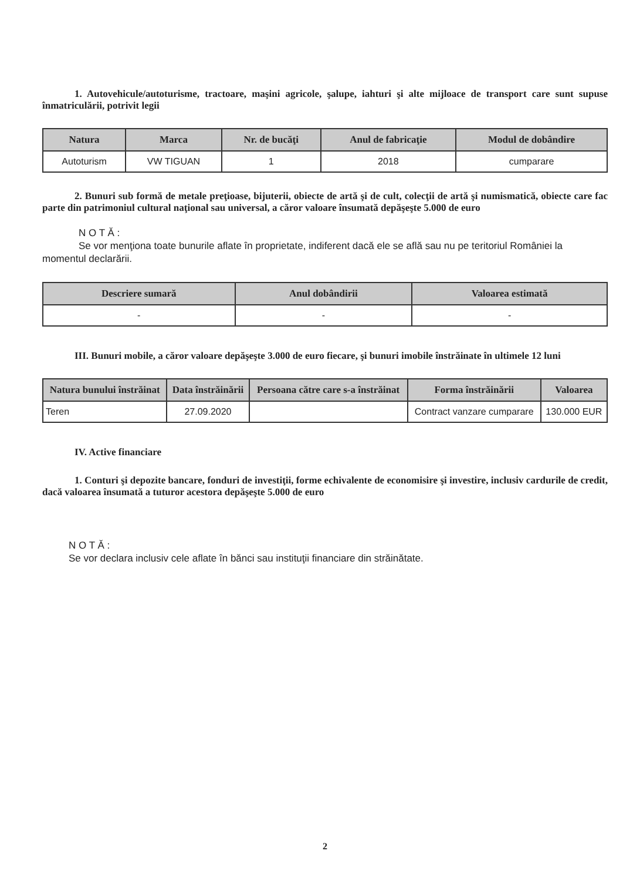1. Autovehicule/autoturisme, tractoare, maşini agricole, şalupe, iahturi şi alte mijloace de transport care sunt supuse înmatriculării, potrivit legii
| Natura | Marca | Nr. de bucăţi | Anul de fabricaţie | Modul de dobândire |
| --- | --- | --- | --- | --- |
| Autoturism | VW TIGUAN | 1 | 2018 | cumparare |
2. Bunuri sub formă de metale preţioase, bijuterii, obiecte de artă şi de cult, colecţii de artă şi numismatică, obiecte care fac parte din patrimoniul cultural naţional sau universal, a căror valoare însumată depăşeşte 5.000 de euro
N O T Ă :
Se vor menţiona toate bunurile aflate în proprietate, indiferent dacă ele se află sau nu pe teritoriul României la momentul declarării.
| Descriere sumară | Anul dobândirii | Valoarea estimată |
| --- | --- | --- |
| - | - | - |
III. Bunuri mobile, a căror valoare depăşeşte 3.000 de euro fiecare, şi bunuri imobile înstrăinate în ultimele 12 luni
| Natura bunului înstrăinat | Data înstrăinării | Persoana către care s-a înstrăinat | Forma înstrăinării | Valoarea |
| --- | --- | --- | --- | --- |
| Teren | 27.09.2020 | | Contract vanzare cumparare | 130.000 EUR |
IV. Active financiare
1. Conturi şi depozite bancare, fonduri de investiţii, forme echivalente de economisire şi investire, inclusiv cardurile de credit, dacă valoarea însumată a tuturor acestora depăşeşte 5.000 de euro
N O T Ă :
Se vor declara inclusiv cele aflate în bănci sau instituţii financiare din străinătate.
2